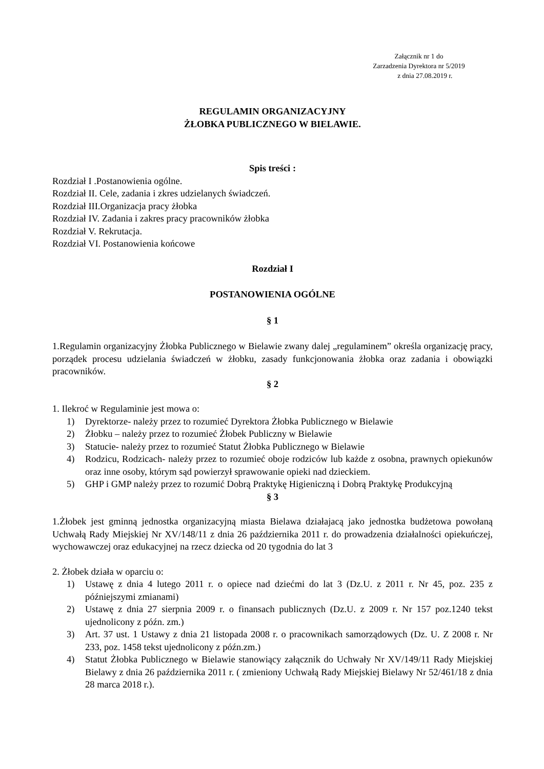Załącznik nr 1 do
Zarzadzenia Dyrektora nr 5/2019
z dnia 27.08.2019 r.
REGULAMIN ORGANIZACYJNY
ŻŁOBKA PUBLICZNEGO W BIELAWIE.
Spis treści :
Rozdział I .Postanowienia ogólne.
Rozdział II. Cele, zadania i zkres udzielanych świadczeń.
Rozdział III.Organizacja pracy żłobka
Rozdział IV. Zadania i zakres pracy pracowników żłobka
Rozdział V. Rekrutacja.
Rozdział VI. Postanowienia końcowe
Rozdział I
POSTANOWIENIA OGÓLNE
§ 1
1.Regulamin organizacyjny Żłobka Publicznego w Bielawie zwany dalej „regulaminem” określa organizację pracy, porządek procesu udzielania świadczeń w żłobku, zasady funkcjonowania żłobka oraz zadania i obowiązki pracowników.
§ 2
1. Ilekroć w Regulaminie jest mowa o:
1) Dyrektorze- należy przez to rozumieć Dyrektora Żłobka Publicznego w Bielawie
2) Żłobku – należy przez to rozumieć Żłobek Publiczny w Bielawie
3) Statucie- należy przez to rozumieć Statut Żłobka Publicznego w Bielawie
4) Rodzicu, Rodzicach- należy przez to rozumieć oboje rodziców lub każde z osobna, prawnych opiekunów oraz inne osoby, którym sąd powierzył sprawowanie opieki nad dzieckiem.
5) GHP i GMP należy przez to rozumić Dobrą Praktykę Higieniczną i Dobrą Praktykę Produkcyjną
§ 3
1.Żłobek jest gminną jednostka organizacyjną miasta Bielawa działajacą jako jednostka budżetowa powołaną Uchwałą Rady Miejskiej Nr XV/148/11 z dnia 26 października 2011 r. do prowadzenia działalności opiekuńczej, wychowawczej oraz edukacyjnej na rzecz dziecka od 20 tygodnia do lat 3
2. Żłobek działa w oparciu o:
1) Ustawę z dnia 4 lutego 2011 r. o opiece nad dziećmi do lat 3 (Dz.U. z 2011 r. Nr 45, poz. 235 z późniejszymi zmianami)
2) Ustawę z dnia 27 sierpnia 2009 r. o finansach publicznych (Dz.U. z 2009 r. Nr 157 poz.1240 tekst ujednolicony z późn. zm.)
3) Art. 37 ust. 1 Ustawy z dnia 21 listopada 2008 r. o pracownikach samorządowych (Dz. U. Z 2008 r. Nr 233, poz. 1458 tekst ujednolicony z późn.zm.)
4) Statut Żłobka Publicznego w Bielawie stanowiący załącznik do Uchwały Nr XV/149/11 Rady Miejskiej Bielawy z dnia 26 października 2011 r. ( zmieniony Uchwałą Rady Miejskiej Bielawy Nr 52/461/18 z dnia 28 marca 2018 r.).